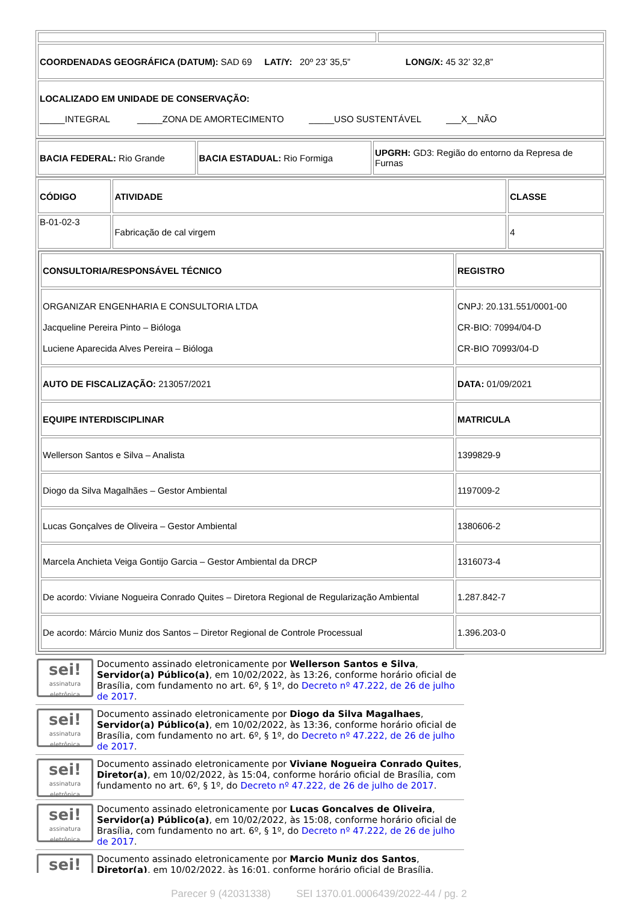| COORDENADAS GEOGRÁFICA (DATUM): SAD 69 LAT/Y: 20º 23’ 35,5” LONG/X: 45 32’ 32,8” | |
| LOCALIZADO EM UNIDADE DE CONSERVAÇÃO: _____INTEGRAL _____ZONA DE AMORTECIMENTO _____USO SUSTENTÁVEL ___X__NÃO | |
| BACIA FEDERAL: Rio Grande | BACIA ESTADUAL: Rio Formiga | UPGRH: GD3: Região do entorno da Represa de Furnas |
| CÓDIGO | ATIVIDADE | CLASSE |
| B-01-02-3 | Fabricação de cal virgem | 4 |
| / CONSULTORIA/RESPONSÁVEL TÉCNICO / REGISTRO / / ORGANIZAR ENGENHARIA E CONSULTORIA LTDA Jacqueline Pereira Pinto – Bióloga Luciene Aparecida Alves Pereira – Bióloga / CNPJ: 20.131.551/0001-00 CR-BIO: 70994/04-D CR-BIO 70993/04-D / / AUTO DE FISCALIZAÇÃO: 213057/2021 / DATA: 01/09/2021 / / EQUIPE INTERDISCIPLINAR / MATRICULA / / Wellerson Santos e Silva – Analista / 1399829-9 / / Diogo da Silva Magalhães – Gestor Ambiental / 1197009-2 / / Lucas Gonçalves de Oliveira – Gestor Ambiental / 1380606-2 / / Marcela Anchieta Veiga Gontijo Garcia – Gestor Ambiental da DRCP / 1316073-4 / / De acordo: Viviane Nogueira Conrado Quites – Diretora Regional de Regularização Ambiental / 1.287.842-7 / / De acordo: Márcio Muniz dos Santos – Diretor Regional de Controle Processual / 1.396.203-0 / | | |
sei!
assinatura eletrônica
Documento assinado eletronicamente por Wellerson Santos e Silva, Servidor(a) Público(a), em 10/02/2022, às 13:26, conforme horário oficial de Brasília, com fundamento no art. 6º, § 1º, do Decreto nº 47.222, de 26 de julho de 2017.
sei!
assinatura eletrônica
Documento assinado eletronicamente por Diogo da Silva Magalhaes, Servidor(a) Público(a), em 10/02/2022, às 13:36, conforme horário oficial de Brasília, com fundamento no art. 6º, § 1º, do Decreto nº 47.222, de 26 de julho de 2017.
sei!
assinatura eletrônica
Documento assinado eletronicamente por Viviane Nogueira Conrado Quites, Diretor(a), em 10/02/2022, às 15:04, conforme horário oficial de Brasília, com fundamento no art. 6º, § 1º, do Decreto nº 47.222, de 26 de julho de 2017.
sei!
assinatura eletrônica
Documento assinado eletronicamente por Lucas Goncalves de Oliveira, Servidor(a) Público(a), em 10/02/2022, às 15:08, conforme horário oficial de Brasília, com fundamento no art. 6º, § 1º, do Decreto nº 47.222, de 26 de julho de 2017.
sei!
Documento assinado eletronicamente por Marcio Muniz dos Santos, Diretor(a), em 10/02/2022, às 16:01, conforme horário oficial de Brasília,
Parecer 9 (42031338) SEI 1370.01.0006439/2022-44 / pg. 2